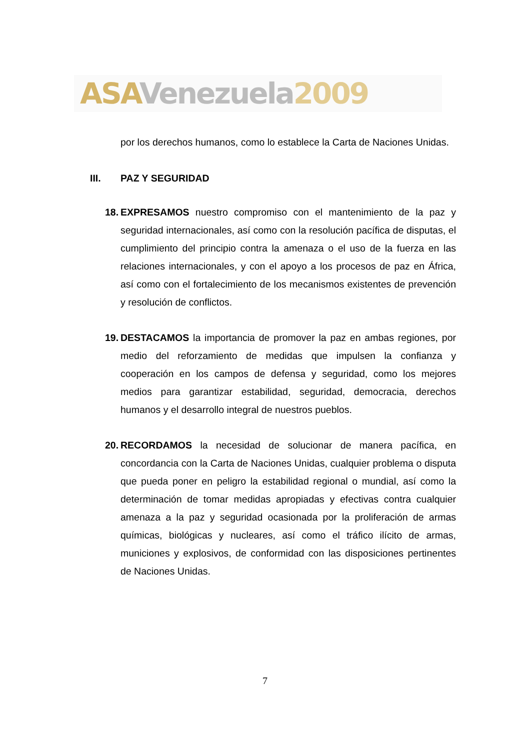ASA Venezuela 2009
por los derechos humanos, como lo establece la Carta de Naciones Unidas.
III. PAZ Y SEGURIDAD
18.
EXPRESAMOS nuestro compromiso con el mantenimiento de la paz y seguridad internacionales, así como con la resolución pacífica de disputas, el cumplimiento del principio contra la amenaza o el uso de la fuerza en las relaciones internacionales, y con el apoyo a los procesos de paz en África, así como con el fortalecimiento de los mecanismos existentes de prevención y resolución de conflictos.
19.
DESTACAMOS la importancia de promover la paz en ambas regiones, por medio del reforzamiento de medidas que impulsen la confianza y cooperación en los campos de defensa y seguridad, como los mejores medios para garantizar estabilidad, seguridad, democracia, derechos humanos y el desarrollo integral de nuestros pueblos.
20.
RECORDAMOS la necesidad de solucionar de manera pacífica, en concordancia con la Carta de Naciones Unidas, cualquier problema o disputa que pueda poner en peligro la estabilidad regional o mundial, así como la determinación de tomar medidas apropiadas y efectivas contra cualquier amenaza a la paz y seguridad ocasionada por la proliferación de armas químicas, biológicas y nucleares, así como el tráfico ilícito de armas, municiones y explosivos, de conformidad con las disposiciones pertinentes de Naciones Unidas.
7